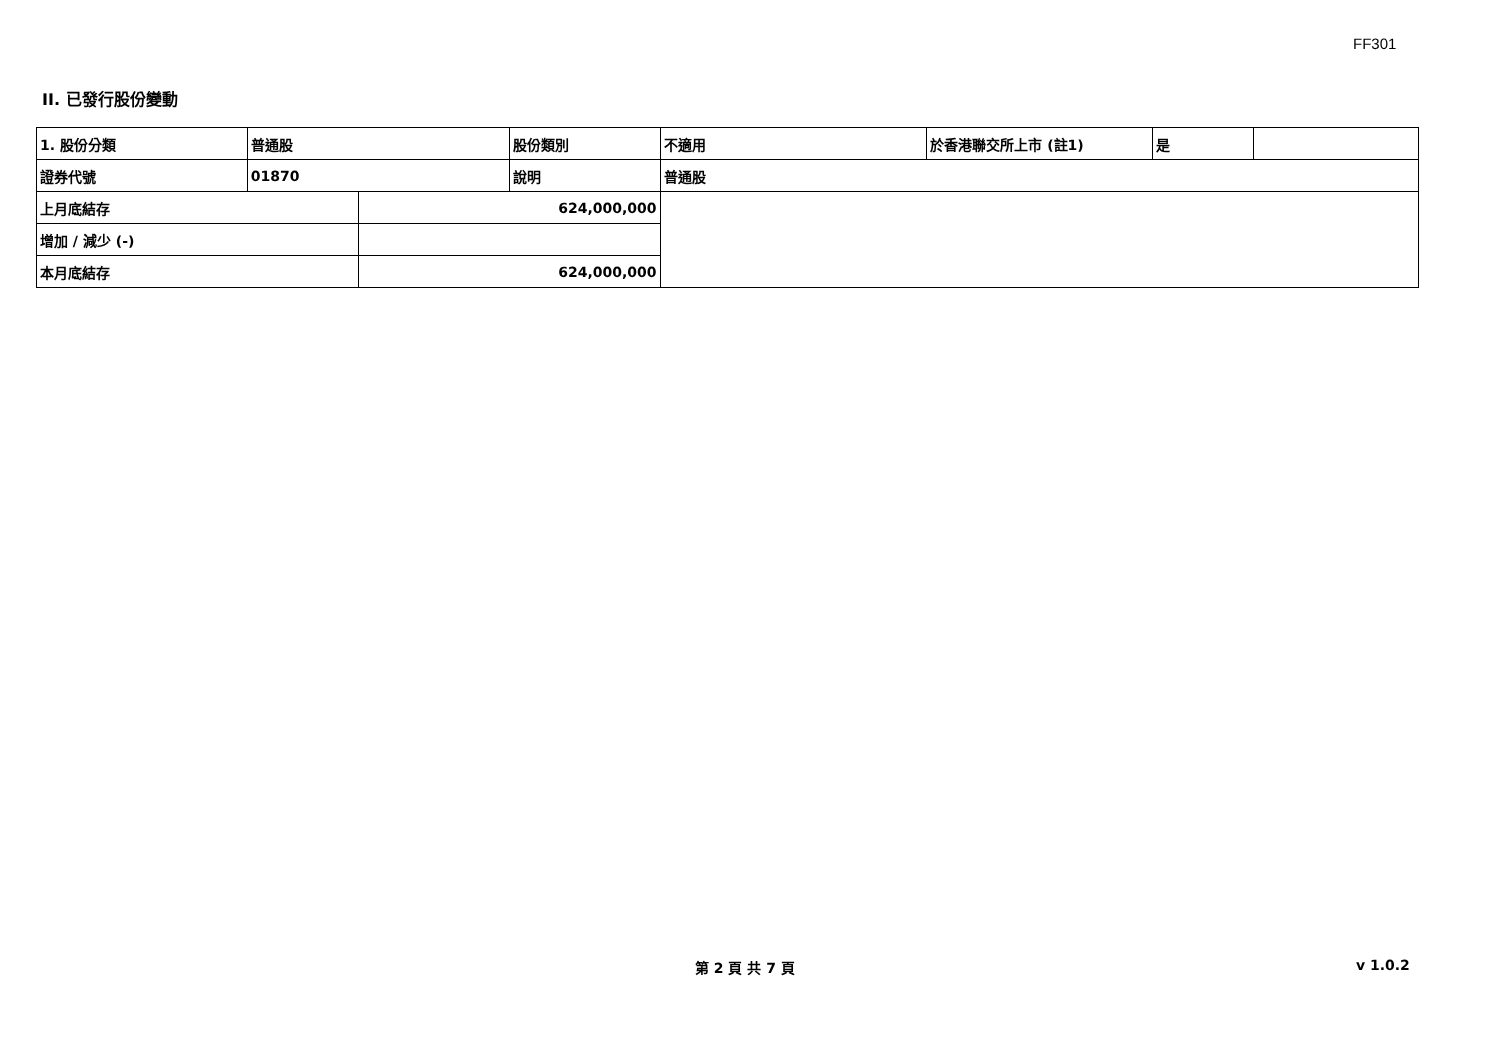FF301
II. 已發行股份變動
| 1. 股份分類 | 普通股 | | 股份類別 | 不適用 | 於香港聯交所上市 (註1) | 是 | |
| 證券代號 | 01870 | | 說明 | 普通股 | | | |
| 上月底結存 | | 624,000,000 | | | | | |
| 增加 / 減少 (-) | | | | | | | |
| 本月底結存 | | 624,000,000 | | | | | |
第 2 頁 共 7 頁 v 1.0.2